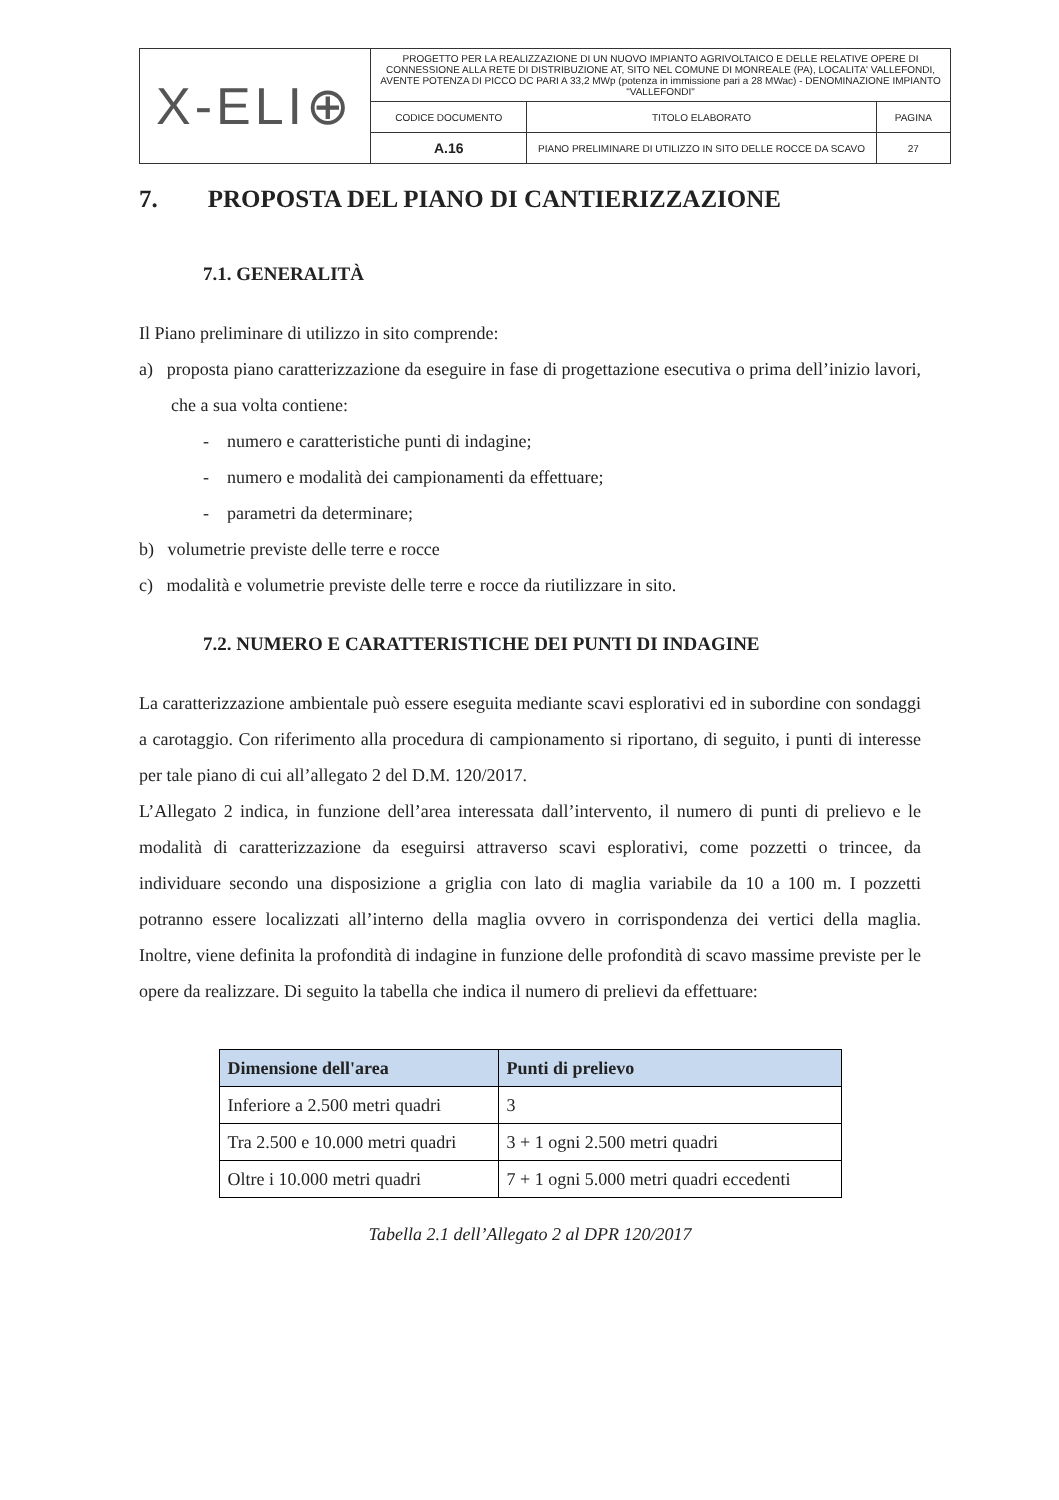| X-ELI⊕ | PROGETTO PER LA REALIZZAZIONE DI UN NUOVO IMPIANTO AGRIVOLTAICO E DELLE RELATIVE OPERE DI CONNESSIONE ALLA RETE DI DISTRIBUZIONE AT, SITO NEL COMUNE DI MONREALE (PA), LOCALITA' VALLEFONDI, AVENTE POTENZA DI PICCO DC PARI A 33,2 MWp (potenza in immissione pari a 28 MWac) - DENOMINAZIONE IMPIANTO "VALLEFONDI" | | |
| | CODICE DOCUMENTO | TITOLO ELABORATO | PAGINA |
| | A.16 | PIANO PRELIMINARE DI UTILIZZO IN SITO DELLE ROCCE DA SCAVO | 27 |
7. PROPOSTA DEL PIANO DI CANTIERIZZAZIONE
7.1. GENERALITÀ
Il Piano preliminare di utilizzo in sito comprende:
a) proposta piano caratterizzazione da eseguire in fase di progettazione esecutiva o prima dell’inizio lavori, che a sua volta contiene:
- numero e caratteristiche punti di indagine;
- numero e modalità dei campionamenti da effettuare;
- parametri da determinare;
b) volumetrie previste delle terre e rocce
c) modalità e volumetrie previste delle terre e rocce da riutilizzare in sito.
7.2. NUMERO E CARATTERISTICHE DEI PUNTI DI INDAGINE
La caratterizzazione ambientale può essere eseguita mediante scavi esplorativi ed in subordine con sondaggi a carotaggio. Con riferimento alla procedura di campionamento si riportano, di seguito, i punti di interesse per tale piano di cui all’allegato 2 del D.M. 120/2017.
L’Allegato 2 indica, in funzione dell’area interessata dall’intervento, il numero di punti di prelievo e le modalità di caratterizzazione da eseguirsi attraverso scavi esplorativi, come pozzetti o trincee, da individuare secondo una disposizione a griglia con lato di maglia variabile da 10 a 100 m. I pozzetti potranno essere localizzati all’interno della maglia ovvero in corrispondenza dei vertici della maglia. Inoltre, viene definita la profondità di indagine in funzione delle profondità di scavo massime previste per le opere da realizzare. Di seguito la tabella che indica il numero di prelievi da effettuare:
| Dimensione dell'area | Punti di prelievo |
| --- | --- |
| Inferiore a 2.500 metri quadri | 3 |
| Tra 2.500 e 10.000 metri quadri | 3 + 1 ogni 2.500 metri quadri |
| Oltre i 10.000 metri quadri | 7 + 1 ogni 5.000 metri quadri eccedenti |
Tabella 2.1 dell’Allegato 2 al DPR 120/2017